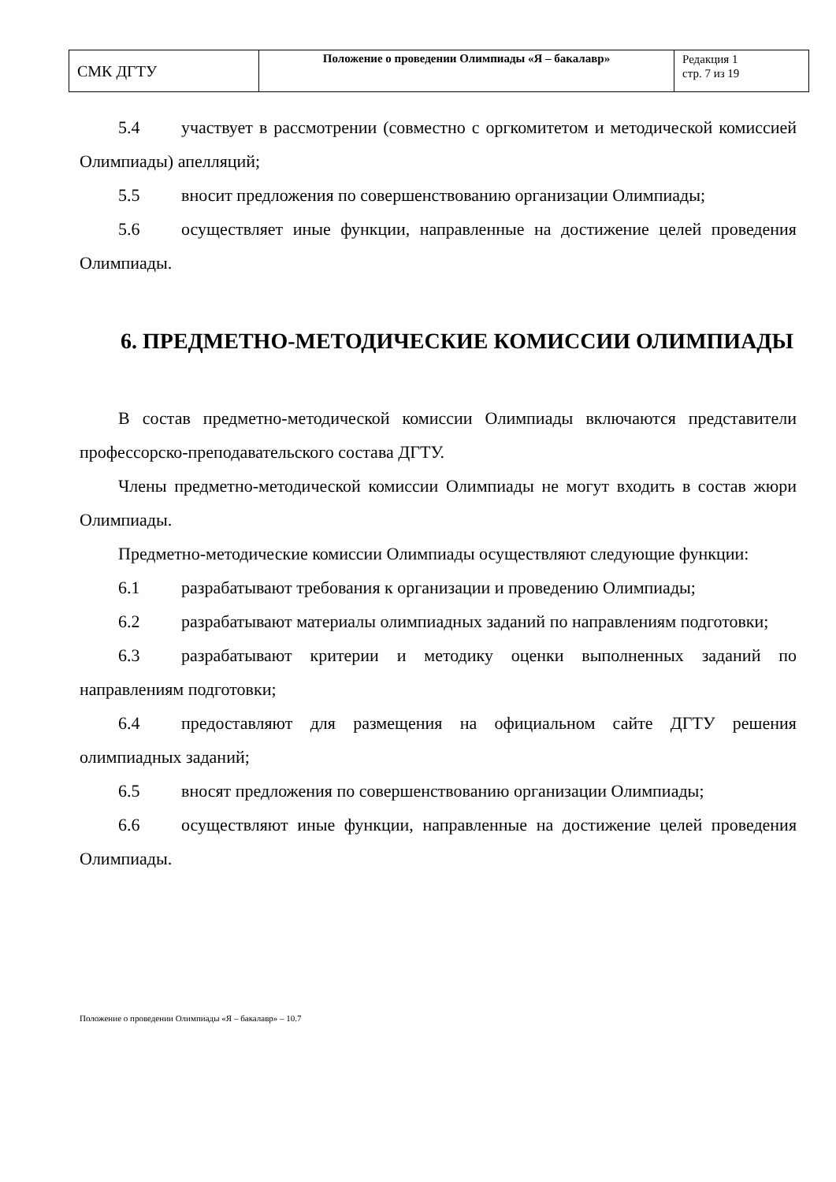| СМК ДГТУ | Положение о проведении Олимпиады «Я – бакалавр» | Редакция 1 стр. 7 из 19 |
5.4 участвует в рассмотрении (совместно с оргкомитетом и методической комиссией Олимпиады) апелляций;
5.5 вносит предложения по совершенствованию организации Олимпиады;
5.6 осуществляет иные функции, направленные на достижение целей проведения Олимпиады.
6. ПРЕДМЕТНО-МЕТОДИЧЕСКИЕ КОМИССИИ ОЛИМПИАДЫ
В состав предметно-методической комиссии Олимпиады включаются представители профессорско-преподавательского состава ДГТУ.
Члены предметно-методической комиссии Олимпиады не могут входить в состав жюри Олимпиады.
Предметно-методические комиссии Олимпиады осуществляют следующие функции:
6.1 разрабатывают требования к организации и проведению Олимпиады;
6.2 разрабатывают материалы олимпиадных заданий по направлениям подготовки;
6.3 разрабатывают критерии и методику оценки выполненных заданий по направлениям подготовки;
6.4 предоставляют для размещения на официальном сайте ДГТУ решения олимпиадных заданий;
6.5 вносят предложения по совершенствованию организации Олимпиады;
6.6 осуществляют иные функции, направленные на достижение целей проведения Олимпиады.
Положение о проведении Олимпиады «Я – бакалавр» – 10.7